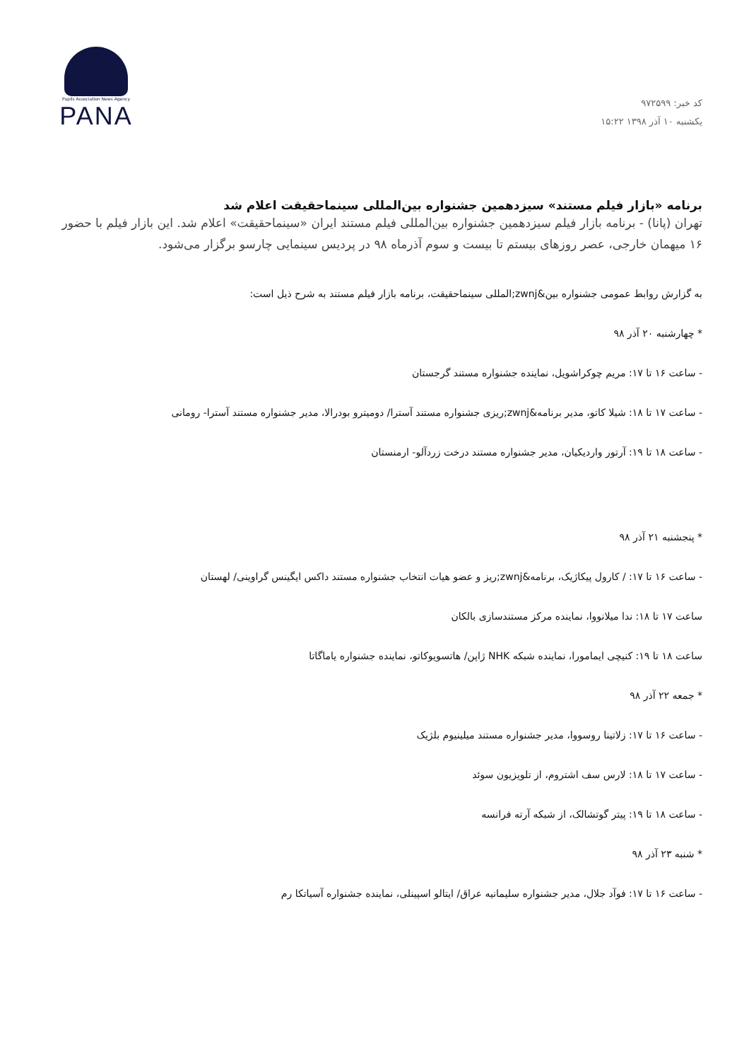کد خبر: ۹۷۲۵۹۹
یکشنبه ۱۰ آذر ۱۳۹۸ ۱۵:۲۲
Pupils Association News Agency
PANA
برنامه «بازار فیلم مستند» سیزدهمین جشنواره بین‌المللی سینماحقیقت اعلام شد
تهران (پانا) - برنامه بازار فیلم سیزدهمین جشنواره بین‌المللی فیلم مستند ایران «سینماحقیقت» اعلام شد. این بازار فیلم با حضور ۱۶ میهمان خارجی، عصر روزهای بیستم تا بیست و سوم آذرماه ۹۸ در پردیس سینمایی چارسو برگزار می‌شود.
به گزارش روابط عمومی جشنواره بین&zwnj;المللی سینماحقیقت، برنامه بازار فیلم مستند به شرح ذیل است:
* چهارشنبه ۲۰ آذر ۹۸
- ساعت ۱۶ تا ۱۷: مریم چوکراشویل، نماینده جشنواره مستند گرجستان
- ساعت ۱۷ تا ۱۸: شیلا کاتو، مدیر برنامه&zwnj;ریزی جشنواره مستند آسترا/ دومیترو بودرالا، مدیر جشنواره مستند آسترا- رومانی
- ساعت ۱۸ تا ۱۹: آرتور واردیکیان، مدیر جشنواره مستند درخت زردآلو- ارمنستان
* پنجشنبه ۲۱ آذر ۹۸
- ساعت ۱۶ تا ۱۷: / کارول پیکاژیک، برنامه&zwnj;ریز و عضو هیات انتخاب جشنواره مستند داکس ایگینس گراوینی/ لهستان
ساعت ۱۷ تا ۱۸: ندا میلانووا، نماینده مرکز مستندسازی بالکان
ساعت ۱۸ تا ۱۹: کنیچی ایمامورا، نماینده شبکه NHK ژاپن/ هاتسویوکاتو، نماینده جشنواره یاماگاتا
* جمعه ۲۲ آذر ۹۸
- ساعت ۱۶ تا ۱۷: زلاتینا روسووا، مدیر جشنواره مستند میلینیوم بلژیک
- ساعت ۱۷ تا ۱۸: لارس سف اشتروم، از تلویزیون سوئد
- ساعت ۱۸ تا ۱۹: پیتر گوتشالک، از شبکه آرته فرانسه
* شنبه ۲۳ آذر ۹۸
- ساعت ۱۶ تا ۱۷: فوآد جلال، مدیر جشنواره سلیمانیه عراق/ ایتالو اسپینلی، نماینده جشنواره آسیاتکا رم